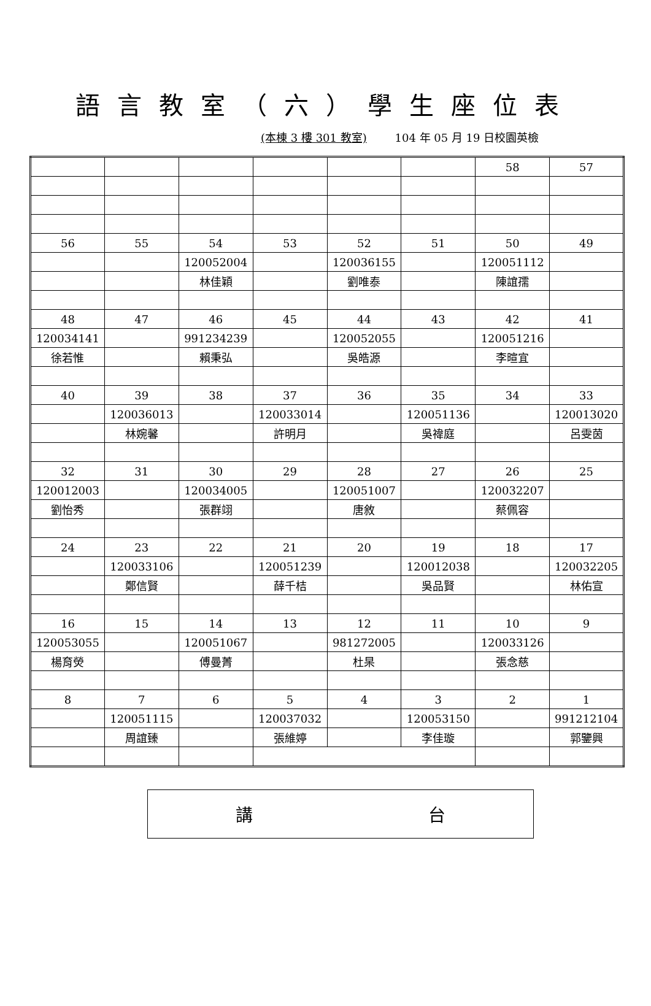語言教室（六）學生座位表
(本棟 3 樓 301 教室) 104 年 05 月 19 日校園英檢
| | | | | | | 58 | 57 |
| 56 | 55 | 54 | 53 | 52 | 51 | 50 | 49 |
| | | 120052004 | | 120036155 | | 120051112 | |
| | | 林佳穎 | | 劉唯泰 | | 陳誼孺 | |
| 48 | 47 | 46 | 45 | 44 | 43 | 42 | 41 |
| 120034141 | | 991234239 | | 120052055 | | 120051216 | |
| 徐若惟 | | 賴秉弘 | | 吳皓源 | | 李暄宜 | |
| 40 | 39 | 38 | 37 | 36 | 35 | 34 | 33 |
| | 120036013 | | 120033014 | | 120051136 | | 120013020 |
| | 林婉馨 | | 許明月 | | 吳禕庭 | | 呂雯茵 |
| 32 | 31 | 30 | 29 | 28 | 27 | 26 | 25 |
| 120012003 | | 120034005 | | 120051007 | | 120032207 | |
| 劉怡秀 | | 張群翊 | | 唐敘 | | 蔡佩容 | |
| 24 | 23 | 22 | 21 | 20 | 19 | 18 | 17 |
| | 120033106 | | 120051239 | | 120012038 | | 120032205 |
| | 鄭信賢 | | 薛千桔 | | 吳品賢 | | 林佑宣 |
| 16 | 15 | 14 | 13 | 12 | 11 | 10 | 9 |
| 120053055 | | 120051067 | | 981272005 | | 120033126 | |
| 楊育熒 | | 傅曼菁 | | 杜杲 | | 張念慈 | |
| 8 | 7 | 6 | 5 | 4 | 3 | 2 | 1 |
| | 120051115 | | 120037032 | | 120053150 | | 991212104 |
| | 周誼臻 | | 張維婷 | | 李佳璇 | | 郭鑒興 |
講 台